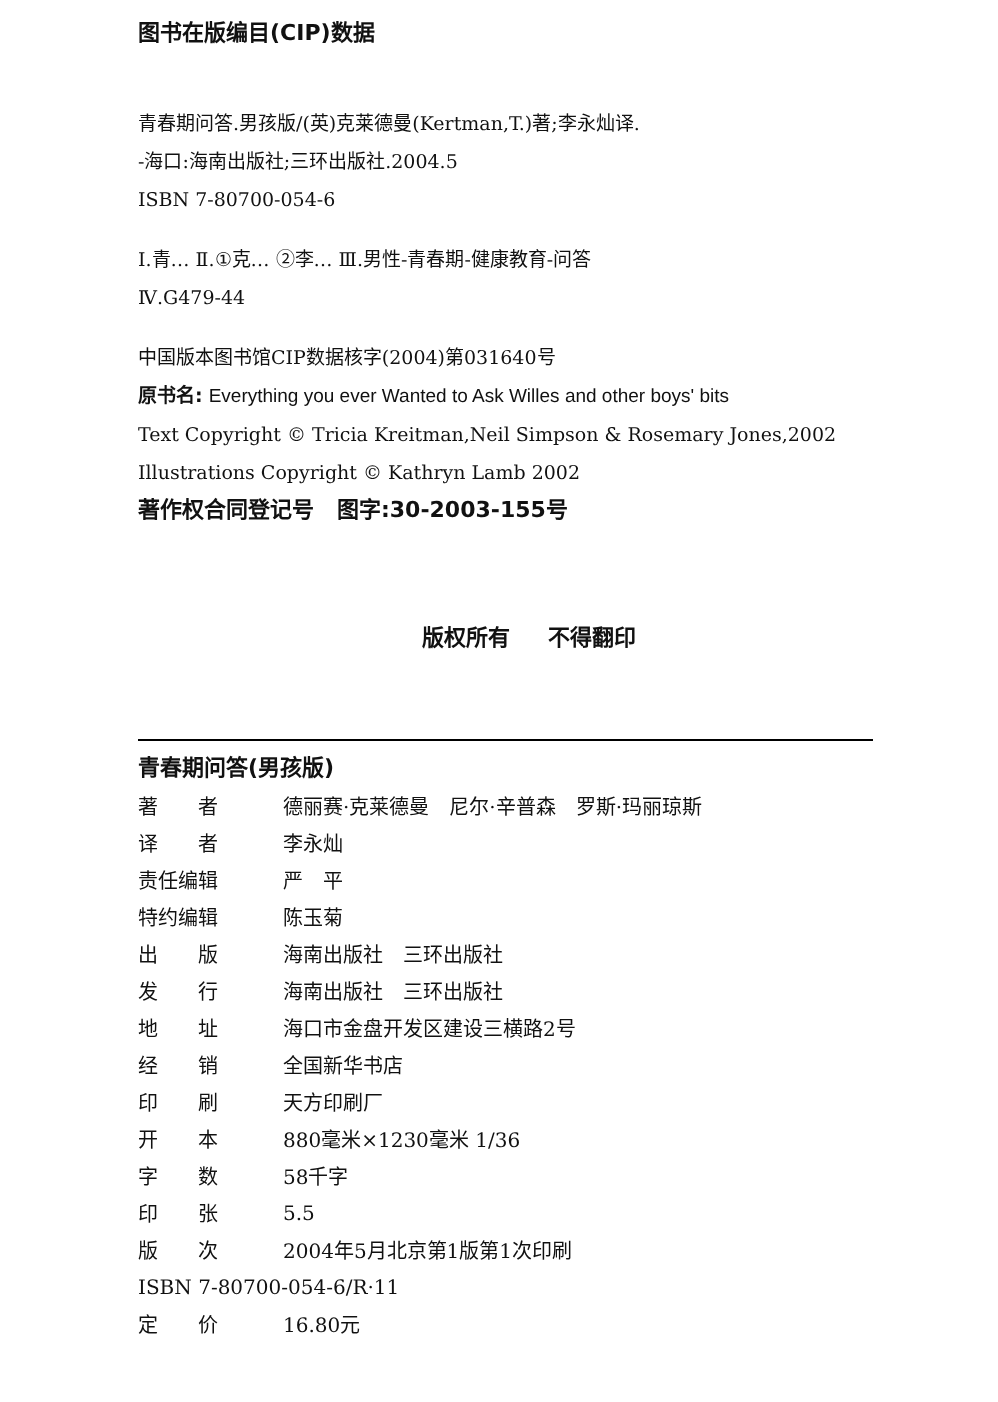图书在版编目(CIP)数据
青春期问答.男孩版/(英)克莱德曼(Kertman,T.)著;李永灿译.
-海口:海南出版社;三环出版社.2004.5
ISBN 7-80700-054-6
Ⅰ.青… Ⅱ.①克… ②李… Ⅲ.男性-青春期-健康教育-问答
Ⅳ.G479-44
中国版本图书馆CIP数据核字(2004)第031640号
原书名: Everything you ever Wanted to Ask Willes and other boys' bits
Text Copyright © Tricia Kreitman,Neil Simpson & Rosemary Jones,2002
Illustrations Copyright © Kathryn Lamb 2002
著作权合同登记号 图字:30-2003-155号
版权所有 不得翻印
青春期问答(男孩版)
| 著 者 | 德丽赛·克莱德曼 尼尔·辛普森 罗斯·玛丽琼斯 |
| 译 者 | 李永灿 |
| 责任编辑 | 严 平 |
| 特约编辑 | 陈玉菊 |
| 出 版 | 海南出版社 三环出版社 |
| 发 行 | 海南出版社 三环出版社 |
| 地 址 | 海口市金盘开发区建设三横路2号 |
| 经 销 | 全国新华书店 |
| 印 刷 | 天方印刷厂 |
| 开 本 | 880毫米×1230毫米 1/36 |
| 字 数 | 58千字 |
| 印 张 | 5.5 |
| 版 次 | 2004年5月北京第1版第1次印刷 |
| ISBN 7-80700-054-6/R·11 | |
| 定 价 | 16.80元 |